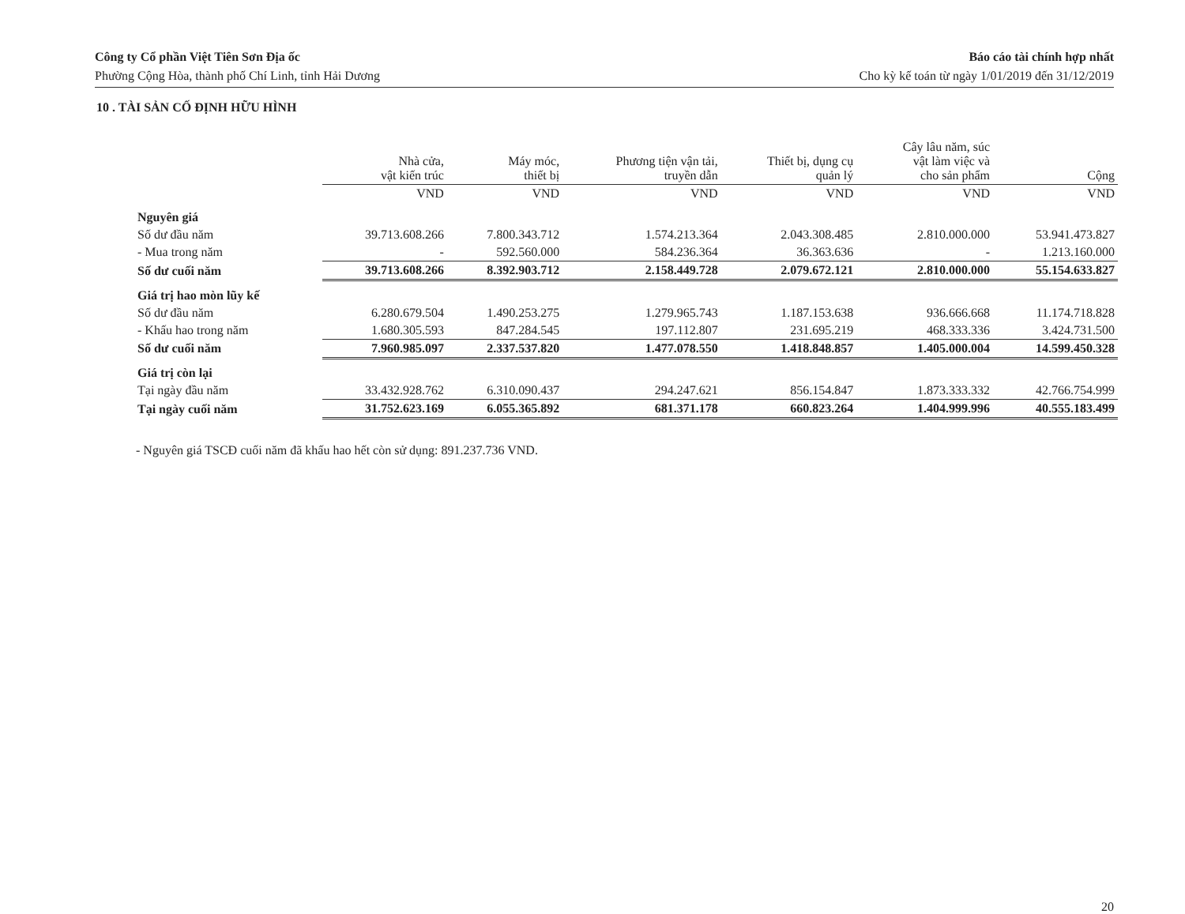Công ty Cổ phần Việt Tiên Sơn Địa ốc
Phường Cộng Hòa, thành phố Chí Linh, tỉnh Hải Dương
Báo cáo tài chính hợp nhất
Cho kỳ kế toán từ ngày 1/01/2019 đến 31/12/2019
10 . TÀI SẢN CỐ ĐỊNH HỮU HÌNH
| | Nhà cửa, vật kiến trúc | Máy móc, thiết bị | Phương tiện vận tải, truyền dẫn | Thiết bị, dụng cụ quản lý | Cây lâu năm, súc vật làm việc và cho sản phẩm | Cộng |
| --- | --- | --- | --- | --- | --- | --- |
| | VND | VND | VND | VND | VND | VND |
| Nguyên giá | | | | | | |
| Số dư đầu năm | 39.713.608.266 | 7.800.343.712 | 1.574.213.364 | 2.043.308.485 | 2.810.000.000 | 53.941.473.827 |
| - Mua trong năm | - | 592.560.000 | 584.236.364 | 36.363.636 | - | 1.213.160.000 |
| Số dư cuối năm | 39.713.608.266 | 8.392.903.712 | 2.158.449.728 | 2.079.672.121 | 2.810.000.000 | 55.154.633.827 |
| Giá trị hao mòn lũy kế | | | | | | |
| Số dư đầu năm | 6.280.679.504 | 1.490.253.275 | 1.279.965.743 | 1.187.153.638 | 936.666.668 | 11.174.718.828 |
| - Khấu hao trong năm | 1.680.305.593 | 847.284.545 | 197.112.807 | 231.695.219 | 468.333.336 | 3.424.731.500 |
| Số dư cuối năm | 7.960.985.097 | 2.337.537.820 | 1.477.078.550 | 1.418.848.857 | 1.405.000.004 | 14.599.450.328 |
| Giá trị còn lại | | | | | | |
| Tại ngày đầu năm | 33.432.928.762 | 6.310.090.437 | 294.247.621 | 856.154.847 | 1.873.333.332 | 42.766.754.999 |
| Tại ngày cuối năm | 31.752.623.169 | 6.055.365.892 | 681.371.178 | 660.823.264 | 1.404.999.996 | 40.555.183.499 |
- Nguyên giá TSCĐ cuối năm đã khấu hao hết còn sử dụng: 891.237.736 VND.
20